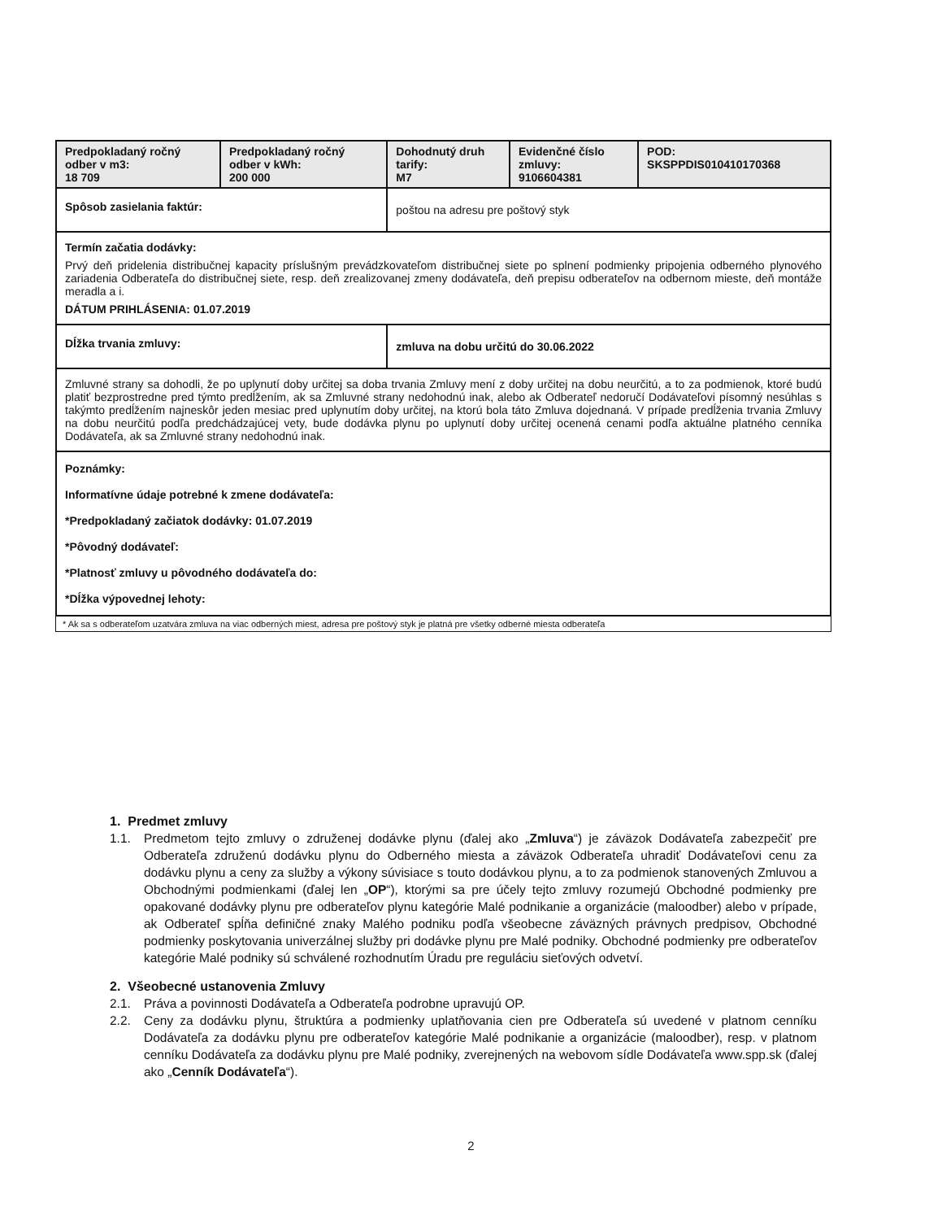| Predpokladaný ročný odber v m3: 18 709 | Predpokladaný ročný odber v kWh: 200 000 | Dohodnutý druh tarify: M7 | Evidenčné číslo zmluvy: 9106604381 | POD: SKSPPDIS010410170368 |
| Spôsob zasielania faktúr: | | poštou na adresu pre poštový styk | | |
| Termín začatia dodávky: Prvý deň pridelenia distribučnej kapacity príslušným prevádzkovateľom distribučnej siete po splnení podmienky pripojenia odberného plynového zariadenia Odberateľa do distribučnej siete, resp. deň zrealizovanej zmeny dodávateľa, deň prepisu odberateľov na odbernom mieste, deň montáže meradla a i. DÁTUM PRIHLÁSENIA: 01.07.2019 | | | | |
| Dĺžka trvania zmluvy: | | zmluva na dobu určitú do 30.06.2022 | | |
| Zmluvné strany sa dohodli, že po uplynutí doby určitej sa doba trvania Zmluvy mení z doby určitej na dobu neurčitú, a to za podmienok, ktoré budú platiť bezprostredne pred týmto predĺžením, ak sa Zmluvné strany nedohodnú inak, alebo ak Odberateľ nedoručí Dodávateľovi písomný nesúhlas s takýmto predĺžením najneskôr jeden mesiac pred uplynutím doby určitej, na ktorú bola táto Zmluva dojednaná. V prípade predĺženia trvania Zmluvy na dobu neurčitú podľa predchádzajúcej vety, bude dodávka plynu po uplynutí doby určitej ocenená cenami podľa aktuálne platného cenníka Dodávateľa, ak sa Zmluvné strany nedohodnú inak. | | | | |
| Poznámky: Informatívne údaje potrebné k zmene dodávateľa: *Predpokladaný začiatok dodávky: 01.07.2019 *Pôvodný dodávateľ: *Platnosť zmluvy u pôvodného dodávateľa do: *Dĺžka výpovednej lehoty: | | | | |
* Ak sa s odberateľom uzatvára zmluva na viac odberných miest, adresa pre poštový styk je platná pre všetky odberné miesta odberateľa
1. Predmet zmluvy
1.1. Predmetom tejto zmluvy o združenej dodávke plynu (ďalej ako „Zmluva“) je záväzok Dodávateľa zabezpečiť pre Odberateľa združenú dodávku plynu do Odberného miesta a záväzok Odberateľa uhradiť Dodávateľovi cenu za dodávku plynu a ceny za služby a výkony súvisiace s touto dodávkou plynu, a to za podmienok stanovených Zmluvou a Obchodnými podmienkami (ďalej len „OP“), ktorými sa pre účely tejto zmluvy rozumejú Obchodné podmienky pre opakované dodávky plynu pre odberateľov plynu kategórie Malé podnikanie a organizácie (maloodber) alebo v prípade, ak Odberateľ spĺňa definičné znaky Malého podniku podľa všeobecne záväzných právnych predpisov, Obchodné podmienky poskytovania univerzálnej služby pri dodávke plynu pre Malé podniky. Obchodné podmienky pre odberateľov kategórie Malé podniky sú schválené rozhodnutím Úradu pre reguláciu sieťových odvetví.
2. Všeobecné ustanovenia Zmluvy
2.1. Práva a povinnosti Dodávateľa a Odberateľa podrobne upravujú OP.
2.2. Ceny za dodávku plynu, štruktúra a podmienky uplatňovania cien pre Odberateľa sú uvedené v platnom cenníku Dodávateľa za dodávku plynu pre odberateľov kategórie Malé podnikanie a organizácie (maloodber), resp. v platnom cenníku Dodávateľa za dodávku plynu pre Malé podniky, zverejnených na webovom sídle Dodávateľa www.spp.sk (ďalej ako „Cenník Dodávateľa“).
2